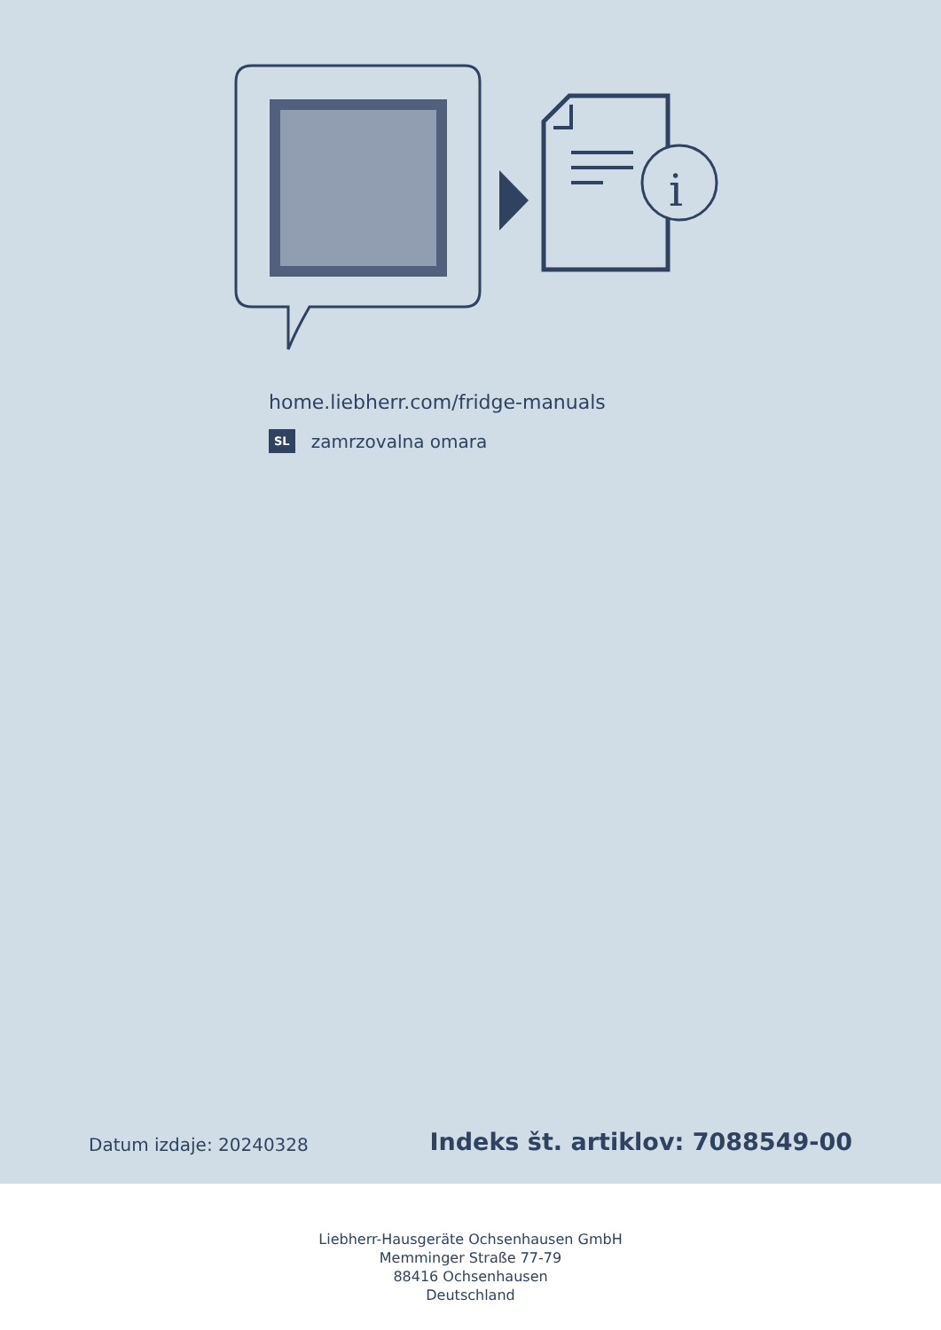i
home.liebherr.com/fridge-manuals
SL zamrzovalna omara
Datum izdaje: 20240328
Indeks št. artiklov: 7088549-00
Liebherr-Hausgeräte Ochsenhausen GmbH
Memminger Straße 77-79
88416 Ochsenhausen
Deutschland